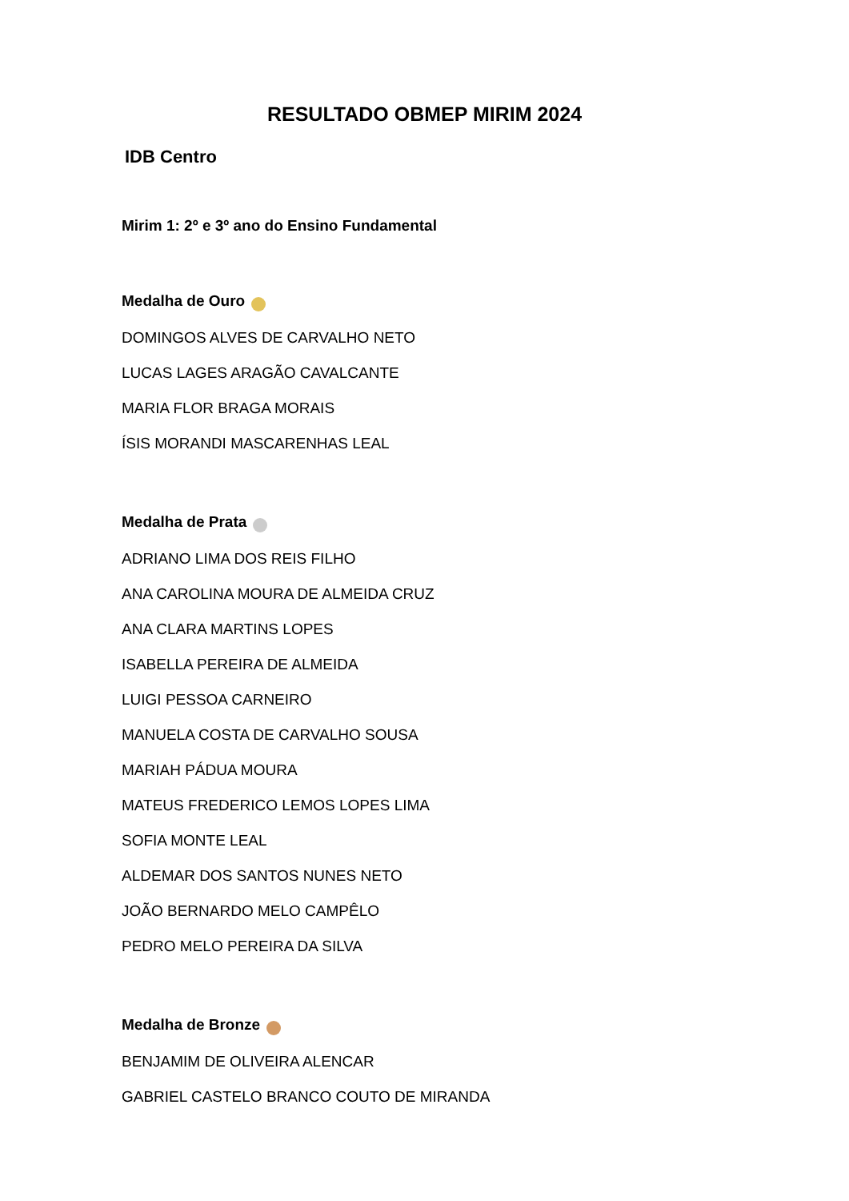RESULTADO OBMEP MIRIM 2024
IDB Centro
Mirim 1: 2º e 3º ano do Ensino Fundamental
Medalha de Ouro
DOMINGOS ALVES DE CARVALHO NETO
LUCAS LAGES ARAGÃO CAVALCANTE
MARIA FLOR BRAGA MORAIS
ÍSIS MORANDI MASCARENHAS LEAL
Medalha de Prata
ADRIANO LIMA DOS REIS FILHO
ANA CAROLINA MOURA DE ALMEIDA CRUZ
ANA CLARA MARTINS LOPES
ISABELLA PEREIRA DE ALMEIDA
LUIGI PESSOA CARNEIRO
MANUELA COSTA DE CARVALHO SOUSA
MARIAH PÁDUA MOURA
MATEUS FREDERICO LEMOS LOPES LIMA
SOFIA MONTE LEAL
ALDEMAR DOS SANTOS NUNES NETO
JOÃO BERNARDO MELO CAMPÊLO
PEDRO MELO PEREIRA DA SILVA
Medalha de Bronze
BENJAMIM DE OLIVEIRA ALENCAR
GABRIEL CASTELO BRANCO COUTO DE MIRANDA